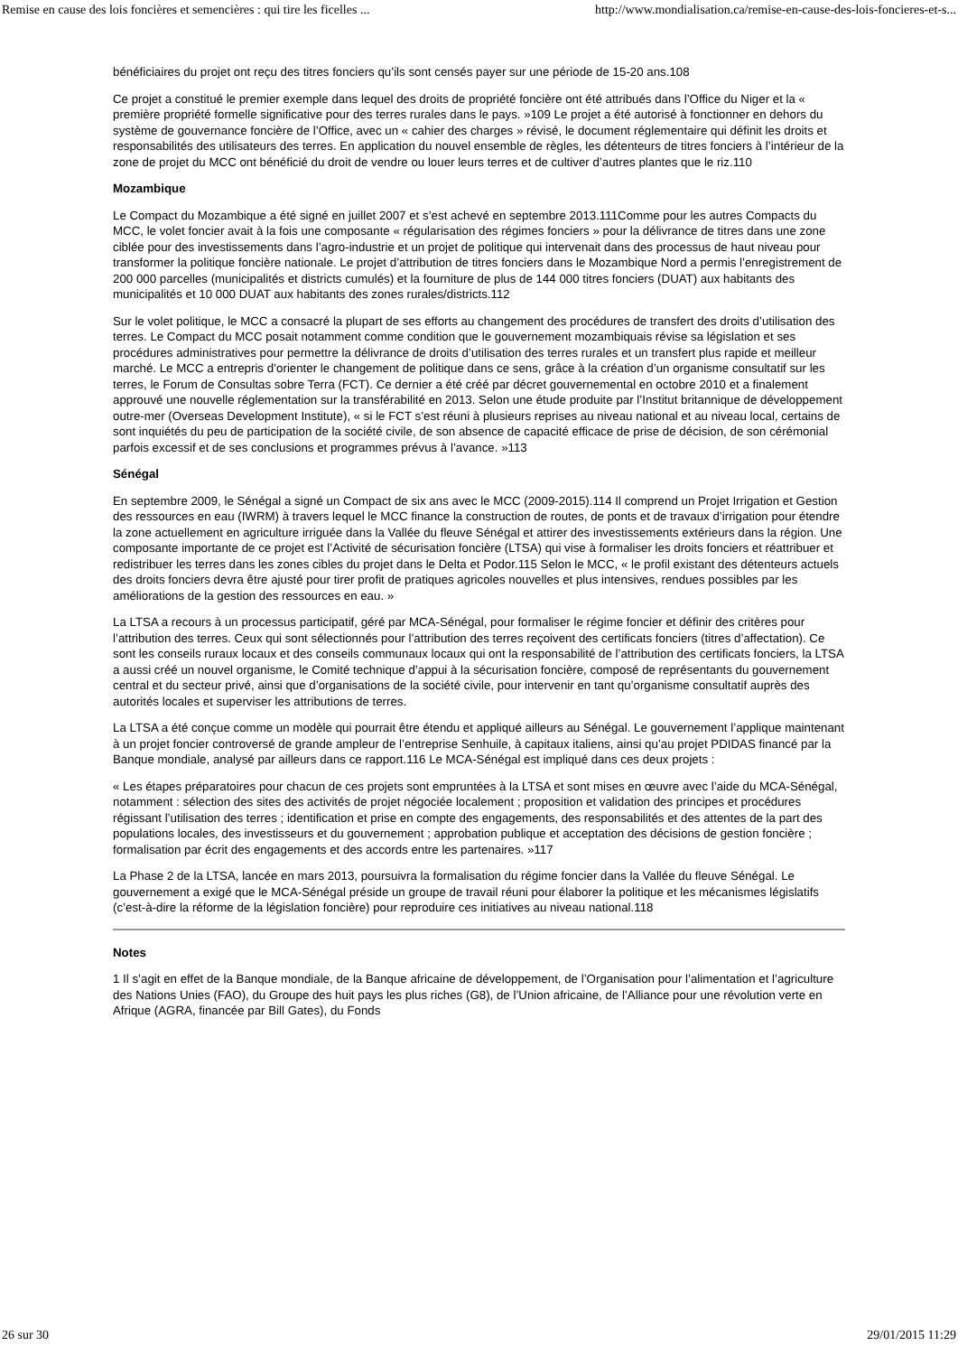Remise en cause des lois foncières et semencières : qui tire les ficelles ... http://www.mondialisation.ca/remise-en-cause-des-lois-foncieres-et-s...
bénéficiaires du projet ont reçu des titres fonciers qu’ils sont censés payer sur une période de 15-20 ans.108
Ce projet a constitué le premier exemple dans lequel des droits de propriété foncière ont été attribués dans l’Office du Niger et la « première propriété formelle significative pour des terres rurales dans le pays. »109 Le projet a été autorisé à fonctionner en dehors du système de gouvernance foncière de l’Office, avec un « cahier des charges » révisé, le document réglementaire qui définit les droits et responsabilités des utilisateurs des terres. En application du nouvel ensemble de règles, les détenteurs de titres fonciers à l’intérieur de la zone de projet du MCC ont bénéficié du droit de vendre ou louer leurs terres et de cultiver d’autres plantes que le riz.110
Mozambique
Le Compact du Mozambique a été signé en juillet 2007 et s’est achevé en septembre 2013.111Comme pour les autres Compacts du MCC, le volet foncier avait à la fois une composante « régularisation des régimes fonciers » pour la délivrance de titres dans une zone ciblée pour des investissements dans l’agro-industrie et un projet de politique qui intervenait dans des processus de haut niveau pour transformer la politique foncière nationale. Le projet d’attribution de titres fonciers dans le Mozambique Nord a permis l’enregistrement de 200 000 parcelles (municipalités et districts cumulés) et la fourniture de plus de 144 000 titres fonciers (DUAT) aux habitants des municipalités et 10 000 DUAT aux habitants des zones rurales/districts.112
Sur le volet politique, le MCC a consacré la plupart de ses efforts au changement des procédures de transfert des droits d’utilisation des terres. Le Compact du MCC posait notamment comme condition que le gouvernement mozambiquais révise sa législation et ses procédures administratives pour permettre la délivrance de droits d’utilisation des terres rurales et un transfert plus rapide et meilleur marché. Le MCC a entrepris d’orienter le changement de politique dans ce sens, grâce à la création d’un organisme consultatif sur les terres, le Forum de Consultas sobre Terra (FCT). Ce dernier a été créé par décret gouvernemental en octobre 2010 et a finalement approuvé une nouvelle réglementation sur la transférabilité en 2013. Selon une étude produite par l’Institut britannique de développement outre-mer (Overseas Development Institute), « si le FCT s’est réuni à plusieurs reprises au niveau national et au niveau local, certains de sont inquiétés du peu de participation de la société civile, de son absence de capacité efficace de prise de décision, de son cérémonial parfois excessif et de ses conclusions et programmes prévus à l’avance. »113
Sénégal
En septembre 2009, le Sénégal a signé un Compact de six ans avec le MCC (2009-2015).114 Il comprend un Projet Irrigation et Gestion des ressources en eau (IWRM) à travers lequel le MCC finance la construction de routes, de ponts et de travaux d’irrigation pour étendre la zone actuellement en agriculture irriguée dans la Vallée du fleuve Sénégal et attirer des investissements extérieurs dans la région. Une composante importante de ce projet est l’Activité de sécurisation foncière (LTSA) qui vise à formaliser les droits fonciers et réattribuer et redistribuer les terres dans les zones cibles du projet dans le Delta et Podor.115 Selon le MCC, « le profil existant des détenteurs actuels des droits fonciers devra être ajusté pour tirer profit de pratiques agricoles nouvelles et plus intensives, rendues possibles par les améliorations de la gestion des ressources en eau. »
La LTSA a recours à un processus participatif, géré par MCA-Sénégal, pour formaliser le régime foncier et définir des critères pour l’attribution des terres. Ceux qui sont sélectionnés pour l’attribution des terres reçoivent des certificats fonciers (titres d’affectation). Ce sont les conseils ruraux locaux et des conseils communaux locaux qui ont la responsabilité de l’attribution des certificats fonciers, la LTSA a aussi créé un nouvel organisme, le Comité technique d’appui à la sécurisation foncière, composé de représentants du gouvernement central et du secteur privé, ainsi que d’organisations de la société civile, pour intervenir en tant qu’organisme consultatif auprès des autorités locales et superviser les attributions de terres.
La LTSA a été conçue comme un modèle qui pourrait être étendu et appliqué ailleurs au Sénégal. Le gouvernement l’applique maintenant à un projet foncier controversé de grande ampleur de l’entreprise Senhuile, à capitaux italiens, ainsi qu’au projet PDIDAS financé par la Banque mondiale, analysé par ailleurs dans ce rapport.116 Le MCA-Sénégal est impliqué dans ces deux projets :
« Les étapes préparatoires pour chacun de ces projets sont empruntées à la LTSA et sont mises en œuvre avec l’aide du MCA-Sénégal, notamment : sélection des sites des activités de projet négociée localement ; proposition et validation des principes et procédures régissant l’utilisation des terres ; identification et prise en compte des engagements, des responsabilités et des attentes de la part des populations locales, des investisseurs et du gouvernement ; approbation publique et acceptation des décisions de gestion foncière ; formalisation par écrit des engagements et des accords entre les partenaires. »117
La Phase 2 de la LTSA, lancée en mars 2013, poursuivra la formalisation du régime foncier dans la Vallée du fleuve Sénégal. Le gouvernement a exigé que le MCA-Sénégal préside un groupe de travail réuni pour élaborer la politique et les mécanismes législatifs (c’est-à-dire la réforme de la législation foncière) pour reproduire ces initiatives au niveau national.118
Notes
1 Il s’agit en effet de la Banque mondiale, de la Banque africaine de développement, de l’Organisation pour l’alimentation et l’agriculture des Nations Unies (FAO), du Groupe des huit pays les plus riches (G8), de l’Union africaine, de l’Alliance pour une révolution verte en Afrique (AGRA, financée par Bill Gates), du Fonds
26 sur 30 29/01/2015 11:29